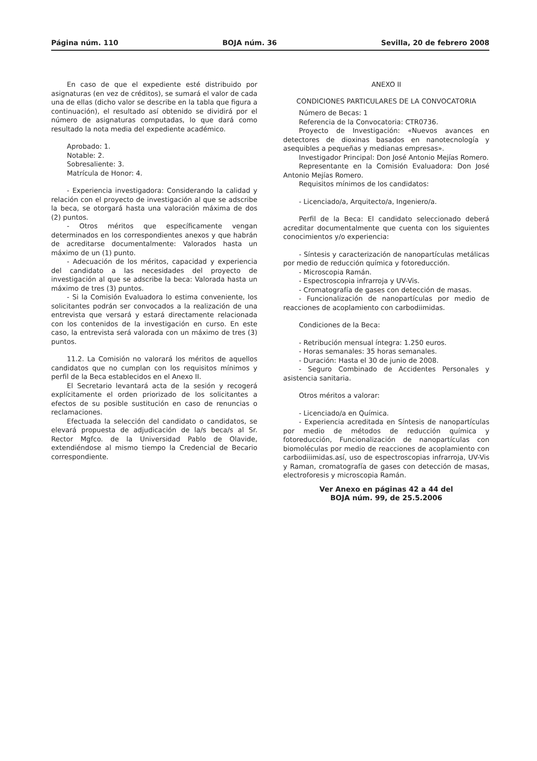Página núm. 110 BOJA núm. 36 Sevilla, 20 de febrero 2008
En caso de que el expediente esté distribuido por asignaturas (en vez de créditos), se sumará el valor de cada una de ellas (dicho valor se describe en la tabla que figura a continuación), el resultado así obtenido se dividirá por el número de asignaturas computadas, lo que dará como resultado la nota media del expediente académico.
Aprobado: 1.
Notable: 2.
Sobresaliente: 3.
Matrícula de Honor: 4.
- Experiencia investigadora: Considerando la calidad y relación con el proyecto de investigación al que se adscribe la beca, se otorgará hasta una valoración máxima de dos (2) puntos.
- Otros méritos que específicamente vengan determinados en los correspondientes anexos y que habrán de acreditarse documentalmente: Valorados hasta un máximo de un (1) punto.
- Adecuación de los méritos, capacidad y experiencia del candidato a las necesidades del proyecto de investigación al que se adscribe la beca: Valorada hasta un máximo de tres (3) puntos.
- Si la Comisión Evaluadora lo estima conveniente, los solicitantes podrán ser convocados a la realización de una entrevista que versará y estará directamente relacionada con los contenidos de la investigación en curso. En este caso, la entrevista será valorada con un máximo de tres (3) puntos.
11.2. La Comisión no valorará los méritos de aquellos candidatos que no cumplan con los requisitos mínimos y perfil de la Beca establecidos en el Anexo II.
El Secretario levantará acta de la sesión y recogerá explícitamente el orden priorizado de los solicitantes a efectos de su posible sustitución en caso de renuncias o reclamaciones.
Efectuada la selección del candidato o candidatos, se elevará propuesta de adjudicación de la/s beca/s al Sr. Rector Mgfco. de la Universidad Pablo de Olavide, extendiéndose al mismo tiempo la Credencial de Becario correspondiente.
ANEXO II
CONDICIONES PARTICULARES DE LA CONVOCATORIA
Número de Becas: 1
Referencia de la Convocatoria: CTR0736.
Proyecto de Investigación: «Nuevos avances en detectores de dioxinas basados en nanotecnología y asequibles a pequeñas y medianas empresas».
Investigador Principal: Don José Antonio Mejías Romero.
Representante en la Comisión Evaluadora: Don José Antonio Mejías Romero.
Requisitos mínimos de los candidatos:
- Licenciado/a, Arquitecto/a, Ingeniero/a.
Perfil de la Beca: El candidato seleccionado deberá acreditar documentalmente que cuenta con los siguientes conocimientos y/o experiencia:
- Síntesis y caracterización de nanopartículas metálicas por medio de reducción química y fotoreducción.
- Microscopia Ramán.
- Espectroscopia infrarroja y UV-Vis.
- Cromatografía de gases con detección de masas.
- Funcionalización de nanopartículas por medio de reacciones de acoplamiento con carbodiimidas.
Condiciones de la Beca:
- Retribución mensual íntegra: 1.250 euros.
- Horas semanales: 35 horas semanales.
- Duración: Hasta el 30 de junio de 2008.
- Seguro Combinado de Accidentes Personales y asistencia sanitaria.
Otros méritos a valorar:
- Licenciado/a en Química.
- Experiencia acreditada en Síntesis de nanopartículas por medio de métodos de reducción química y fotoreducción, Funcionalización de nanopartículas con biomoléculas por medio de reacciones de acoplamiento con carbodiiimidas.así, uso de espectroscopias infrarroja, UV-Vis y Raman, cromatografía de gases con detección de masas, electroforesis y microscopia Ramán.
Ver Anexo en páginas 42 a 44 del
BOJA núm. 99, de 25.5.2006